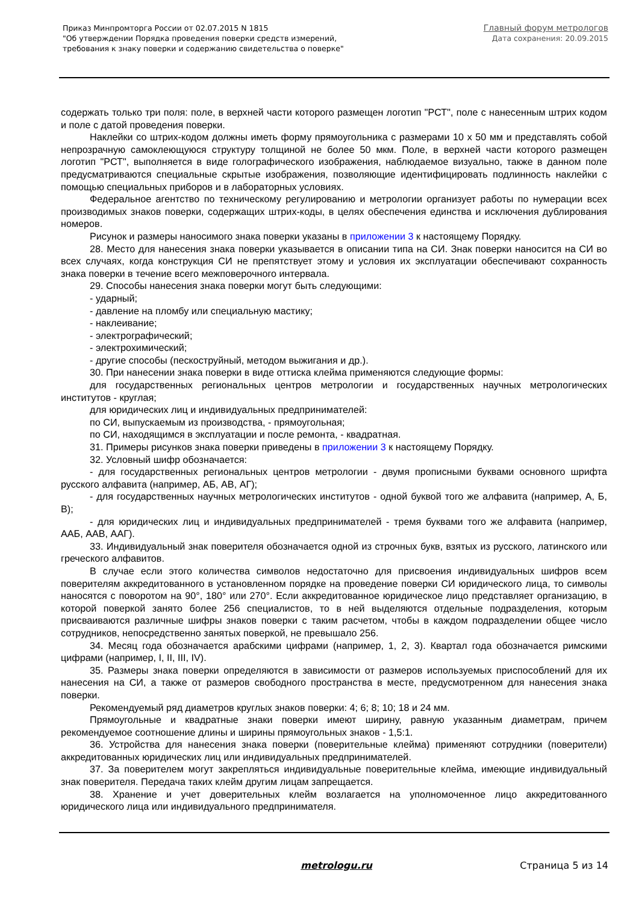Приказ Минпромторга России от 02.07.2015 N 1815
"Об утверждении Порядка проведения поверки средств измерений,
требования к знаку поверки и содержанию свидетельства о поверке"
Главный форум метрологов
Дата сохранения: 20.09.2015
содержать только три поля: поле, в верхней части которого размещен логотип "РСТ", поле с нанесенным штрих кодом и поле с датой проведения поверки.
Наклейки со штрих-кодом должны иметь форму прямоугольника с размерами 10 x 50 мм и представлять собой непрозрачную самоклеющуюся структуру толщиной не более 50 мкм. Поле, в верхней части которого размещен логотип "РСТ", выполняется в виде голографического изображения, наблюдаемое визуально, также в данном поле предусматриваются специальные скрытые изображения, позволяющие идентифицировать подлинность наклейки с помощью специальных приборов и в лабораторных условиях.
Федеральное агентство по техническому регулированию и метрологии организует работы по нумерации всех производимых знаков поверки, содержащих штрих-коды, в целях обеспечения единства и исключения дублирования номеров.
Рисунок и размеры наносимого знака поверки указаны в приложении 3 к настоящему Порядку.
28. Место для нанесения знака поверки указывается в описании типа на СИ. Знак поверки наносится на СИ во всех случаях, когда конструкция СИ не препятствует этому и условия их эксплуатации обеспечивают сохранность знака поверки в течение всего межповерочного интервала.
29. Способы нанесения знака поверки могут быть следующими:
- ударный;
- давление на пломбу или специальную мастику;
- наклеивание;
- электрографический;
- электрохимический;
- другие способы (пескоструйный, методом выжигания и др.).
30. При нанесении знака поверки в виде оттиска клейма применяются следующие формы:
для государственных региональных центров метрологии и государственных научных метрологических институтов - круглая;
для юридических лиц и индивидуальных предпринимателей:
по СИ, выпускаемым из производства, - прямоугольная;
по СИ, находящимся в эксплуатации и после ремонта, - квадратная.
31. Примеры рисунков знака поверки приведены в приложении 3 к настоящему Порядку.
32. Условный шифр обозначается:
- для государственных региональных центров метрологии - двумя прописными буквами основного шрифта русского алфавита (например, АБ, АВ, АГ);
- для государственных научных метрологических институтов - одной буквой того же алфавита (например, А, Б, В);
- для юридических лиц и индивидуальных предпринимателей - тремя буквами того же алфавита (например, ААБ, ААВ, ААГ).
33. Индивидуальный знак поверителя обозначается одной из строчных букв, взятых из русского, латинского или греческого алфавитов.
В случае если этого количества символов недостаточно для присвоения индивидуальных шифров всем поверителям аккредитованного в установленном порядке на проведение поверки СИ юридического лица, то символы наносятся с поворотом на 90°, 180° или 270°. Если аккредитованное юридическое лицо представляет организацию, в которой поверкой занято более 256 специалистов, то в ней выделяются отдельные подразделения, которым присваиваются различные шифры знаков поверки с таким расчетом, чтобы в каждом подразделении общее число сотрудников, непосредственно занятых поверкой, не превышало 256.
34. Месяц года обозначается арабскими цифрами (например, 1, 2, 3). Квартал года обозначается римскими цифрами (например, I, II, III, IV).
35. Размеры знака поверки определяются в зависимости от размеров используемых приспособлений для их нанесения на СИ, а также от размеров свободного пространства в месте, предусмотренном для нанесения знака поверки.
Рекомендуемый ряд диаметров круглых знаков поверки: 4; 6; 8; 10; 18 и 24 мм.
Прямоугольные и квадратные знаки поверки имеют ширину, равную указанным диаметрам, причем рекомендуемое соотношение длины и ширины прямоугольных знаков - 1,5:1.
36. Устройства для нанесения знака поверки (поверительные клейма) применяют сотрудники (поверители) аккредитованных юридических лиц или индивидуальных предпринимателей.
37. За поверителем могут закрепляться индивидуальные поверительные клейма, имеющие индивидуальный знак поверителя. Передача таких клейм другим лицам запрещается.
38. Хранение и учет доверительных клейм возлагается на уполномоченное лицо аккредитованного юридического лица или индивидуального предпринимателя.
metrologu.ru Страница 5 из 14